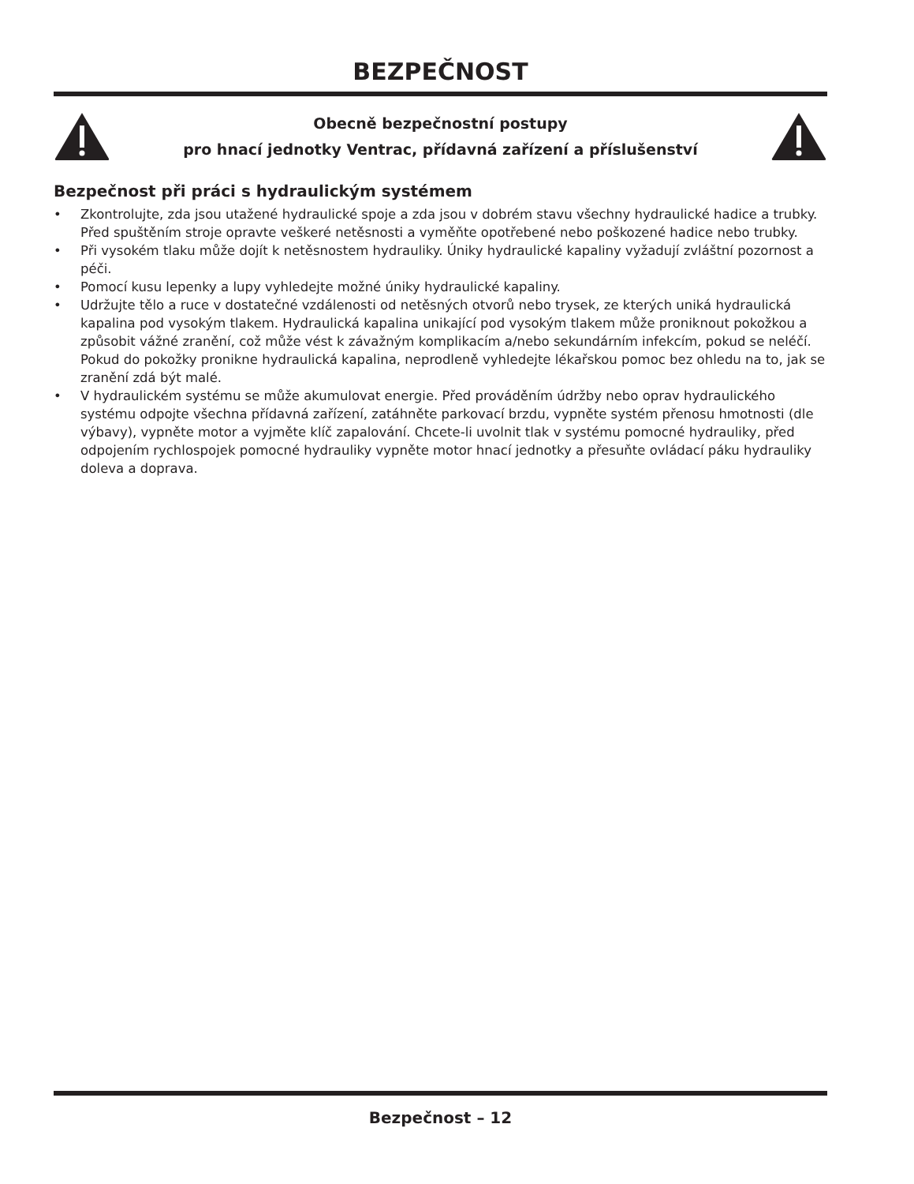BEZPEČNOST
Obecně bezpečnostní postupy
pro hnací jednotky Ventrac, přídavná zařízení a příslušenství
Bezpečnost při práci s hydraulickým systémem
• Zkontrolujte, zda jsou utažené hydraulické spoje a zda jsou v dobrém stavu všechny hydraulické hadice a trubky. Před spuštěním stroje opravte veškeré netěsnosti a vyměňte opotřebené nebo poškozené hadice nebo trubky.
• Při vysokém tlaku může dojít k netěsnostem hydrauliky. Úniky hydraulické kapaliny vyžadují zvláštní pozornost a péči.
• Pomocí kusu lepenky a lupy vyhledejte možné úniky hydraulické kapaliny.
• Udržujte tělo a ruce v dostatečné vzdálenosti od netěsných otvorů nebo trysek, ze kterých uniká hydraulická kapalina pod vysokým tlakem. Hydraulická kapalina unikající pod vysokým tlakem může proniknout pokožkou a způsobit vážné zranění, což může vést k závažným komplikacím a/nebo sekundárním infekcím, pokud se neléčí. Pokud do pokožky pronikne hydraulická kapalina, neprodleně vyhledejte lékařskou pomoc bez ohledu na to, jak se zranění zdá být malé.
• V hydraulickém systému se může akumulovat energie. Před prováděním údržby nebo oprav hydraulického systému odpojte všechna přídavná zařízení, zatáhněte parkovací brzdu, vypněte systém přenosu hmotnosti (dle výbavy), vypněte motor a vyjměte klíč zapalování. Chcete-li uvolnit tlak v systému pomocné hydrauliky, před odpojením rychlospojek pomocné hydrauliky vypněte motor hnací jednotky a přesuňte ovládací páku hydrauliky doleva a doprava.
Bezpečnost – 12